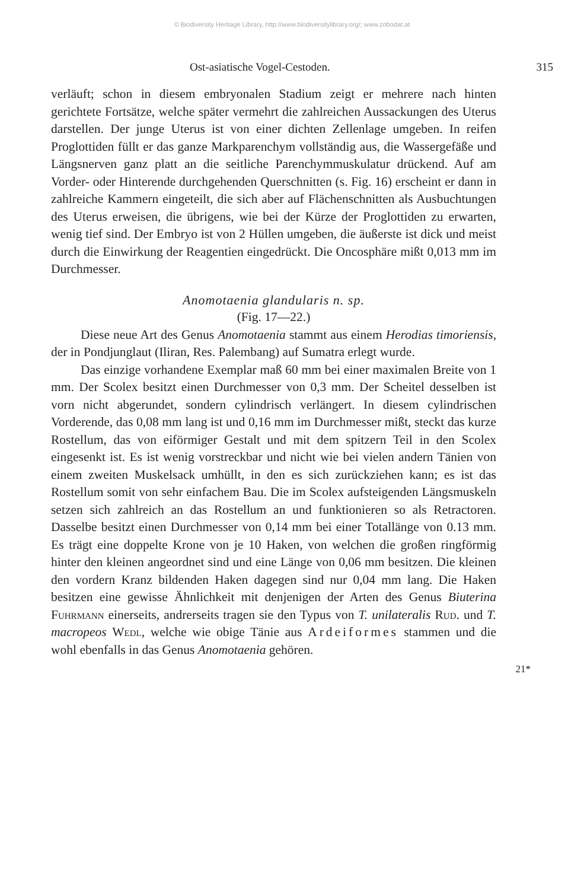© Biodiversity Heritage Library, http://www.biodiversitylibrary.org/; www.zobodat.at
Ost-asiatische Vogel-Cestoden. 315
verläuft; schon in diesem embryonalen Stadium zeigt er mehrere nach hinten gerichtete Fortsätze, welche später vermehrt die zahlreichen Aussackungen des Uterus darstellen. Der junge Uterus ist von einer dichten Zellenlage umgeben. In reifen Proglottiden füllt er das ganze Markparenchym vollständig aus, die Wassergefäße und Längsnerven ganz platt an die seitliche Parenchymmuskulatur drückend. Auf am Vorder- oder Hinterende durchgehenden Querschnitten (s. Fig. 16) erscheint er dann in zahlreiche Kammern eingeteilt, die sich aber auf Flächenschnitten als Ausbuchtungen des Uterus erweisen, die übrigens, wie bei der Kürze der Proglottiden zu erwarten, wenig tief sind. Der Embryo ist von 2 Hüllen umgeben, die äußerste ist dick und meist durch die Einwirkung der Reagentien eingedrückt. Die Oncosphäre mißt 0,013 mm im Durchmesser.
Anomotaenia glandularis n. sp.
(Fig. 17—22.)
Diese neue Art des Genus Anomotaenia stammt aus einem Herodias timoriensis, der in Pondjunglaut (Iliran, Res. Palembang) auf Sumatra erlegt wurde.
Das einzige vorhandene Exemplar maß 60 mm bei einer maximalen Breite von 1 mm. Der Scolex besitzt einen Durchmesser von 0,3 mm. Der Scheitel desselben ist vorn nicht abgerundet, sondern cylindrisch verlängert. In diesem cylindrischen Vorderende, das 0,08 mm lang ist und 0,16 mm im Durchmesser mißt, steckt das kurze Rostellum, das von eiförmiger Gestalt und mit dem spitzern Teil in den Scolex eingesenkt ist. Es ist wenig vorstreckbar und nicht wie bei vielen andern Tänien von einem zweiten Muskelsack umhüllt, in den es sich zurückziehen kann; es ist das Rostellum somit von sehr einfachem Bau. Die im Scolex aufsteigenden Längsmuskeln setzen sich zahlreich an das Rostellum an und funktionieren so als Retractoren. Dasselbe besitzt einen Durchmesser von 0,14 mm bei einer Totallänge von 0.13 mm. Es trägt eine doppelte Krone von je 10 Haken, von welchen die großen ringförmig hinter den kleinen angeordnet sind und eine Länge von 0,06 mm besitzen. Die kleinen den vordern Kranz bildenden Haken dagegen sind nur 0,04 mm lang. Die Haken besitzen eine gewisse Ähnlichkeit mit denjenigen der Arten des Genus Biuterina Fuhrmann einerseits, andrerseits tragen sie den Typus von T. unilateralis Rud. und T. macropeos Wedl, welche wie obige Tänie aus Ardeiformes stammen und die wohl ebenfalls in das Genus Anomotaenia gehören.
21*